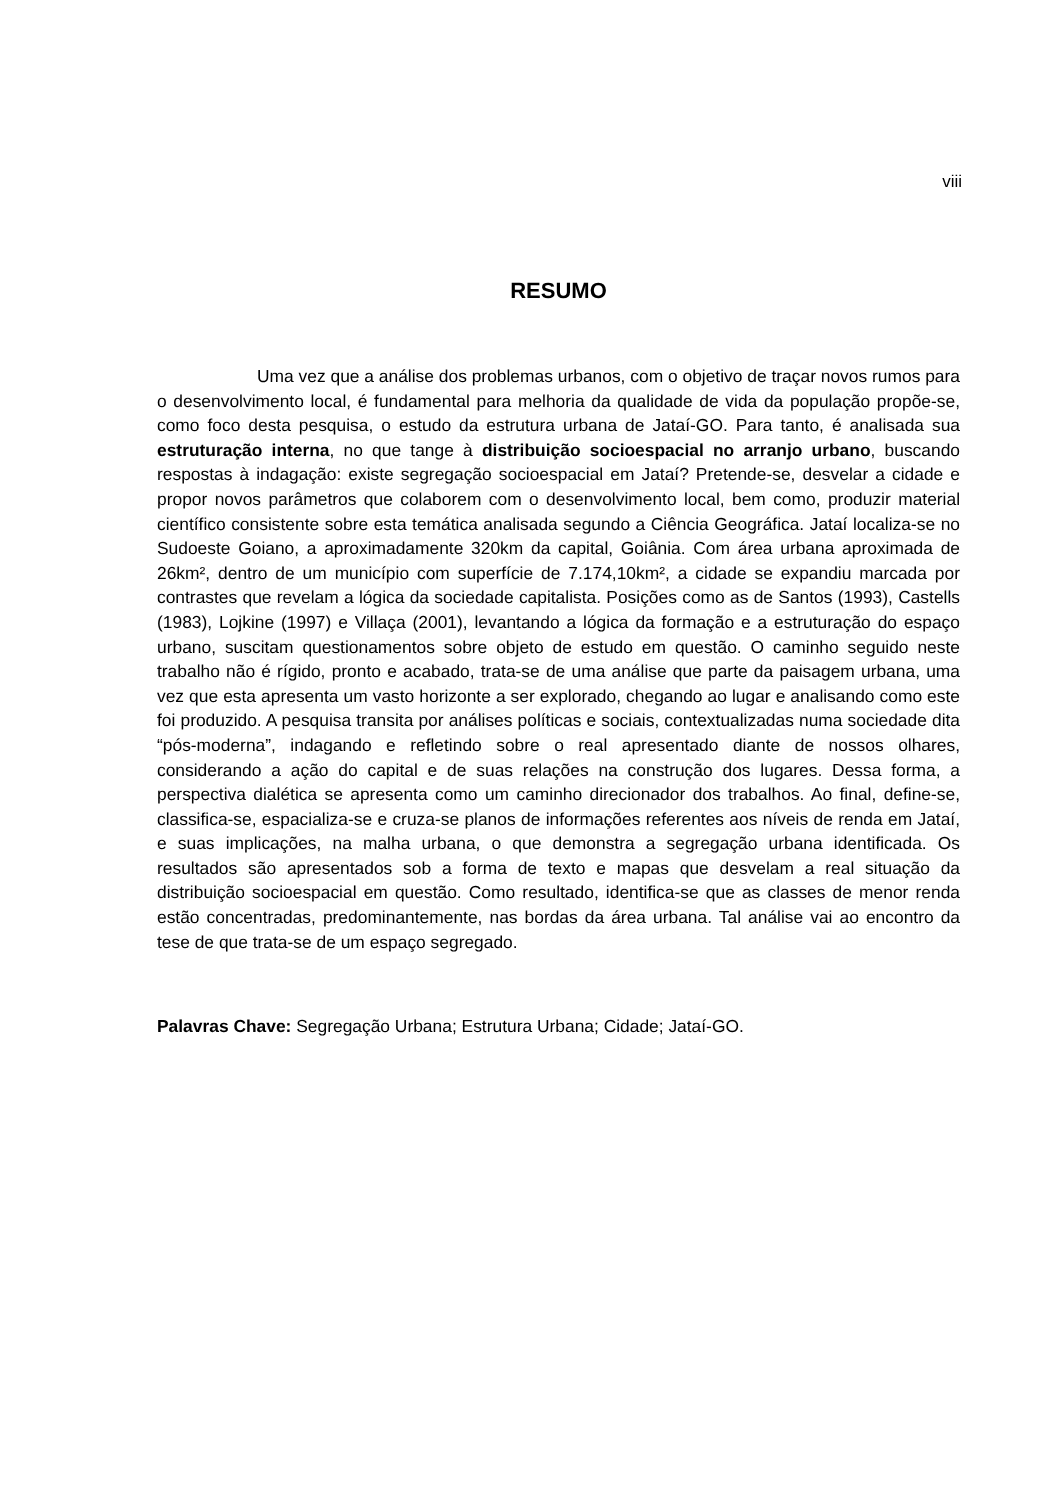viii
RESUMO
Uma vez que a análise dos problemas urbanos, com o objetivo de traçar novos rumos para o desenvolvimento local, é fundamental para melhoria da qualidade de vida da população propõe-se, como foco desta pesquisa, o estudo da estrutura urbana de Jataí-GO. Para tanto, é analisada sua estruturação interna, no que tange à distribuição socioespacial no arranjo urbano, buscando respostas à indagação: existe segregação socioespacial em Jataí? Pretende-se, desvelar a cidade e propor novos parâmetros que colaborem com o desenvolvimento local, bem como, produzir material científico consistente sobre esta temática analisada segundo a Ciência Geográfica. Jataí localiza-se no Sudoeste Goiano, a aproximadamente 320km da capital, Goiânia. Com área urbana aproximada de 26km², dentro de um município com superfície de 7.174,10km², a cidade se expandiu marcada por contrastes que revelam a lógica da sociedade capitalista. Posições como as de Santos (1993), Castells (1983), Lojkine (1997) e Villaça (2001), levantando a lógica da formação e a estruturação do espaço urbano, suscitam questionamentos sobre objeto de estudo em questão. O caminho seguido neste trabalho não é rígido, pronto e acabado, trata-se de uma análise que parte da paisagem urbana, uma vez que esta apresenta um vasto horizonte a ser explorado, chegando ao lugar e analisando como este foi produzido. A pesquisa transita por análises políticas e sociais, contextualizadas numa sociedade dita “pós-moderna”, indagando e refletindo sobre o real apresentado diante de nossos olhares, considerando a ação do capital e de suas relações na construção dos lugares. Dessa forma, a perspectiva dialética se apresenta como um caminho direcionador dos trabalhos. Ao final, define-se, classifica-se, espacializa-se e cruza-se planos de informações referentes aos níveis de renda em Jataí, e suas implicações, na malha urbana, o que demonstra a segregação urbana identificada. Os resultados são apresentados sob a forma de texto e mapas que desvelam a real situação da distribuição socioespacial em questão. Como resultado, identifica-se que as classes de menor renda estão concentradas, predominantemente, nas bordas da área urbana. Tal análise vai ao encontro da tese de que trata-se de um espaço segregado.
Palavras Chave: Segregação Urbana; Estrutura Urbana; Cidade; Jataí-GO.